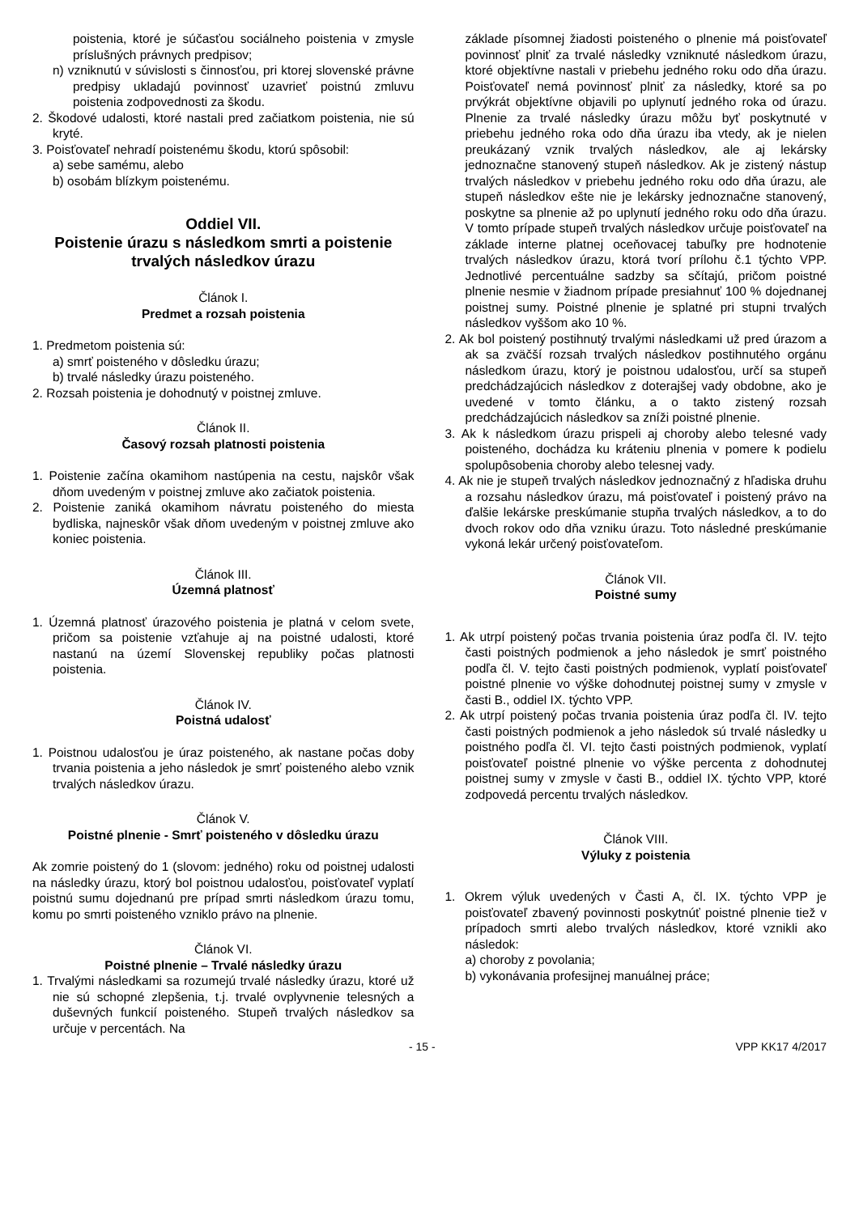poistenia, ktoré je súčasťou sociálneho poistenia v zmysle príslušných právnych predpisov;
n) vzniknutú v súvislosti s činnosťou, pri ktorej slovenské právne predpisy ukladajú povinnosť uzavrieť poistnú zmluvu poistenia zodpovednosti za škodu.
2. Škodové udalosti, ktoré nastali pred začiatkom poistenia, nie sú kryté.
3. Poisťovateľ nehradí poistenému škodu, ktorú spôsobil:
a) sebe samému, alebo
b) osobám blízkym poistenému.
Oddiel VII.
Poistenie úrazu s následkom smrti a poistenie trvalých následkov úrazu
Článok I.
Predmet a rozsah poistenia
1. Predmetom poistenia sú:
a) smrť poisteného v dôsledku úrazu;
b) trvalé následky úrazu poisteného.
2. Rozsah poistenia je dohodnutý v poistnej zmluve.
Článok II.
Časový rozsah platnosti poistenia
1. Poistenie začína okamihom nastúpenia na cestu, najskôr však dňom uvedeným v poistnej zmluve ako začiatok poistenia.
2. Poistenie zaniká okamihom návratu poisteného do miesta bydliska, najneskôr však dňom uvedeným v poistnej zmluve ako koniec poistenia.
Článok III.
Územná platnosť
1. Územná platnosť úrazového poistenia je platná v celom svete, pričom sa poistenie vzťahuje aj na poistné udalosti, ktoré nastanú na území Slovenskej republiky počas platnosti poistenia.
Článok IV.
Poistná udalosť
1. Poistnou udalosťou je úraz poisteného, ak nastane počas doby trvania poistenia a jeho následok je smrť poisteného alebo vznik trvalých následkov úrazu.
Článok V.
Poistné plnenie - Smrť poisteného v dôsledku úrazu
Ak zomrie poistený do 1 (slovom: jedného) roku od poistnej udalosti na následky úrazu, ktorý bol poistnou udalosťou, poisťovateľ vyplatí poistnú sumu dojednanú pre prípad smrti následkom úrazu tomu, komu po smrti poisteného vzniklo právo na plnenie.
Článok VI.
Poistné plnenie – Trvalé následky úrazu
1. Trvalými následkami sa rozumejú trvalé následky úrazu, ktoré už nie sú schopné zlepšenia, t.j. trvalé ovplyvnenie telesných a duševných funkcií poisteného. Stupeň trvalých následkov sa určuje v percentách. Na
základe písomnej žiadosti poisteného o plnenie má poisťovateľ povinnosť plniť za trvalé následky vzniknuté následkom úrazu, ktoré objektívne nastali v priebehu jedného roku odo dňa úrazu. Poisťovateľ nemá povinnosť plniť za následky, ktoré sa po prvýkrát objektívne objavili po uplynutí jedného roka od úrazu. Plnenie za trvalé následky úrazu môžu byť poskytnuté v priebehu jedného roka odo dňa úrazu iba vtedy, ak je nielen preukázaný vznik trvalých následkov, ale aj lekársky jednoznačne stanovený stupeň následkov. Ak je zistený nástup trvalých následkov v priebehu jedného roku odo dňa úrazu, ale stupeň následkov ešte nie je lekársky jednoznačne stanovený, poskytne sa plnenie až po uplynutí jedného roku odo dňa úrazu. V tomto prípade stupeň trvalých následkov určuje poisťovateľ na základe interne platnej oceňovacej tabuľky pre hodnotenie trvalých následkov úrazu, ktorá tvorí prílohu č.1 týchto VPP. Jednotlivé percentuálne sadzby sa sčítajú, pričom poistné plnenie nesmie v žiadnom prípade presiahnuť 100 % dojednanej poistnej sumy. Poistné plnenie je splatné pri stupni trvalých následkov vyššom ako 10 %.
2. Ak bol poistený postihnutý trvalými následkami už pred úrazom a ak sa zväčší rozsah trvalých následkov postihnutého orgánu následkom úrazu, ktorý je poistnou udalosťou, určí sa stupeň predchádzajúcich následkov z doterajšej vady obdobne, ako je uvedené v tomto článku, a o takto zistený rozsah predchádzajúcich následkov sa zníži poistné plnenie.
3. Ak k následkom úrazu prispeli aj choroby alebo telesné vady poisteného, dochádza ku kráteniu plnenia v pomere k podielu spolupôsobenia choroby alebo telesnej vady.
4. Ak nie je stupeň trvalých následkov jednoznačný z hľadiska druhu a rozsahu následkov úrazu, má poisťovateľ i poistený právo na ďalšie lekárske preskúmanie stupňa trvalých následkov, a to do dvoch rokov odo dňa vzniku úrazu. Toto následné preskúmanie vykoná lekár určený poisťovateľom.
Článok VII.
Poistné sumy
1. Ak utrpí poistený počas trvania poistenia úraz podľa čl. IV. tejto časti poistných podmienok a jeho následok je smrť poistného podľa čl. V. tejto časti poistných podmienok, vyplatí poisťovateľ poistné plnenie vo výške dohodnutej poistnej sumy v zmysle v časti B., oddiel IX. týchto VPP.
2. Ak utrpí poistený počas trvania poistenia úraz podľa čl. IV. tejto časti poistných podmienok a jeho následok sú trvalé následky u poistného podľa čl. VI. tejto časti poistných podmienok, vyplatí poisťovateľ poistné plnenie vo výške percenta z dohodnutej poistnej sumy v zmysle v časti B., oddiel IX. týchto VPP, ktoré zodpovedá percentu trvalých následkov.
Článok VIII.
Výluky z poistenia
1. Okrem výluk uvedených v Časti A, čl. IX. týchto VPP je poisťovateľ zbavený povinnosti poskytnúť poistné plnenie tiež v prípadoch smrti alebo trvalých následkov, ktoré vznikli ako následok:
a) choroby z povolania;
b) vykonávania profesijnej manuálnej práce;
- 15 - VPP KK17 4/2017